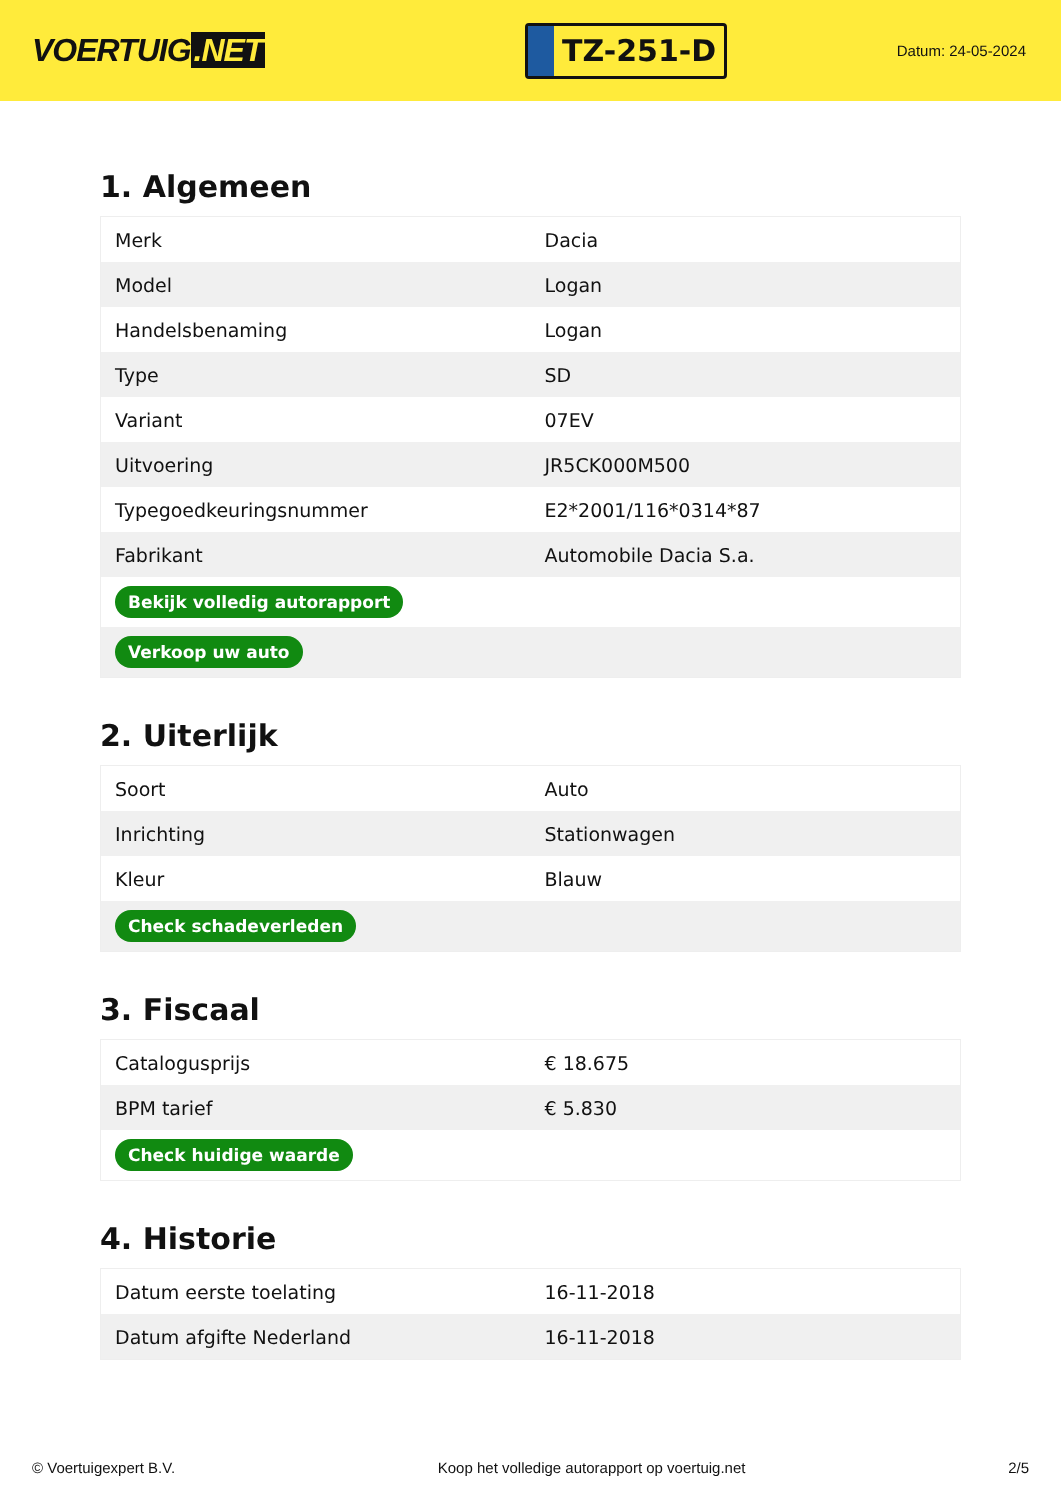VOERTUIG.NET
TZ-251-D
Datum: 24-05-2024
1. Algemeen
| Merk | Dacia |
| Model | Logan |
| Handelsbenaming | Logan |
| Type | SD |
| Variant | 07EV |
| Uitvoering | JR5CK000M500 |
| Typegoedkeuringsnummer | E2*2001/116*0314*87 |
| Fabrikant | Automobile Dacia S.a. |
| Bekijk volledig autorapport | |
| Verkoop uw auto | |
2. Uiterlijk
| Soort | Auto |
| Inrichting | Stationwagen |
| Kleur | Blauw |
| Check schadeverleden | |
3. Fiscaal
| Catalogusprijs | € 18.675 |
| BPM tarief | € 5.830 |
| Check huidige waarde | |
4. Historie
| Datum eerste toelating | 16-11-2018 |
| Datum afgifte Nederland | 16-11-2018 |
© Voertuigexpert B.V. Koop het volledige autorapport op voertuig.net 2/5